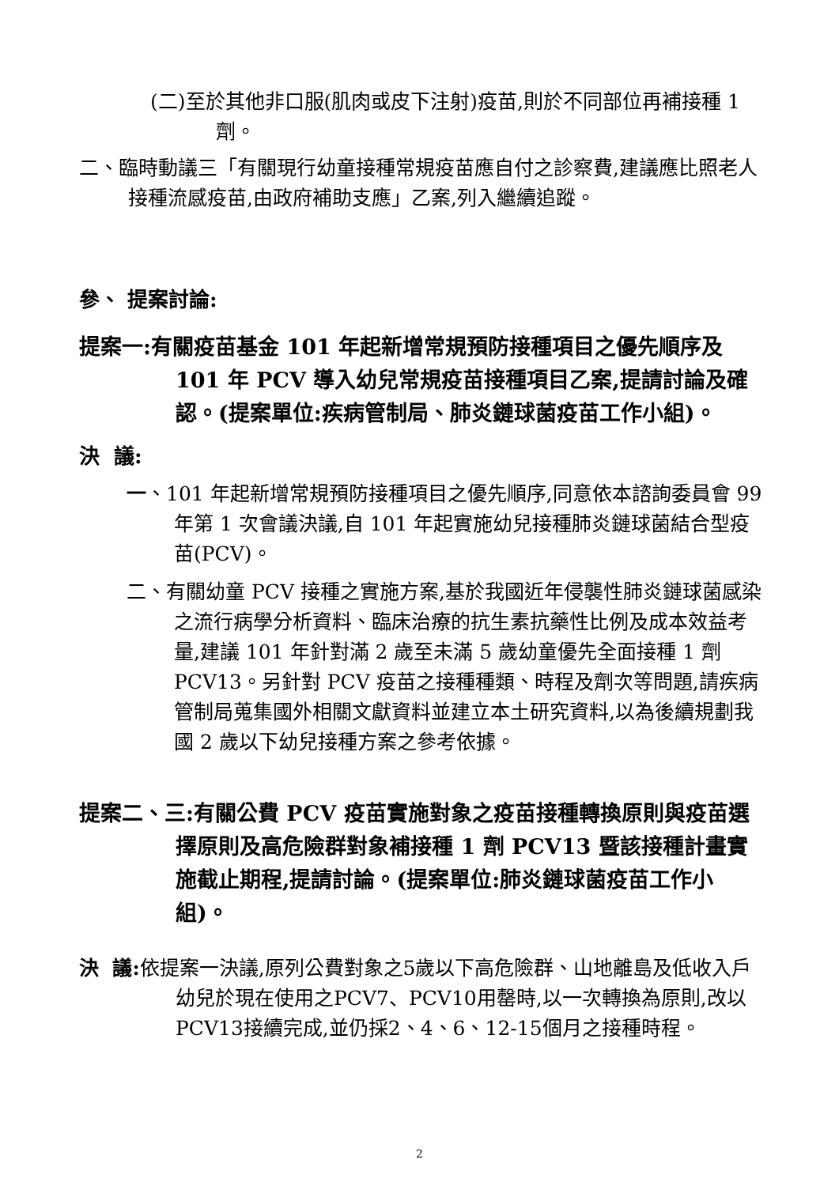(二)至於其他非口服(肌肉或皮下注射)疫苗,則於不同部位再補接種 1 劑。
二、臨時動議三「有關現行幼童接種常規疫苗應自付之診察費,建議應比照老人接種流感疫苗,由政府補助支應」乙案,列入繼續追蹤。
參、 提案討論:
提案一:有關疫苗基金 101 年起新增常規預防接種項目之優先順序及 101 年 PCV 導入幼兒常規疫苗接種項目乙案,提請討論及確認。(提案單位:疾病管制局、肺炎鏈球菌疫苗工作小組)。
決 議:
一、101 年起新增常規預防接種項目之優先順序,同意依本諮詢委員會 99 年第 1 次會議決議,自 101 年起實施幼兒接種肺炎鏈球菌結合型疫苗(PCV)。
二、有關幼童 PCV 接種之實施方案,基於我國近年侵襲性肺炎鏈球菌感染之流行病學分析資料、臨床治療的抗生素抗藥性比例及成本效益考量,建議 101 年針對滿 2 歲至未滿 5 歲幼童優先全面接種 1 劑 PCV13。另針對 PCV 疫苗之接種種類、時程及劑次等問題,請疾病管制局蒐集國外相關文獻資料並建立本土研究資料,以為後續規劃我國 2 歲以下幼兒接種方案之參考依據。
提案二、三:有關公費 PCV 疫苗實施對象之疫苗接種轉換原則與疫苗選擇原則及高危險群對象補接種 1 劑 PCV13 暨該接種計畫實施截止期程,提請討論。(提案單位:肺炎鏈球菌疫苗工作小組)。
決 議: 依提案一決議,原列公費對象之5歲以下高危險群、山地離島及低收入戶幼兒於現在使用之PCV7、PCV10用罄時,以一次轉換為原則,改以PCV13接續完成,並仍採2、4、6、12-15個月之接種時程。
2